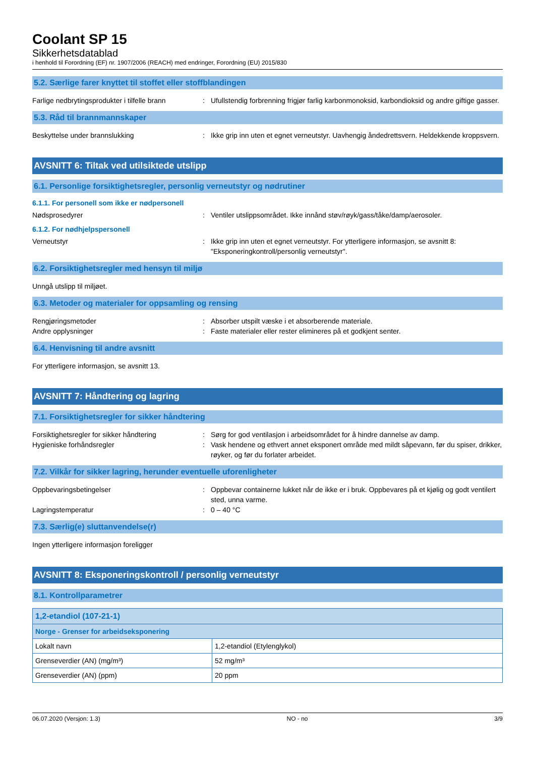Coolant SP 15
Sikkerhetsdatablad
i henhold til Forordning (EF) nr. 1907/2006 (REACH) med endringer, Forordning (EU) 2015/830
5.2. Særlige farer knyttet til stoffet eller stoffblandingen
Farlige nedbrytingsprodukter i tilfelle brann
: Ufullstendig forbrenning frigjør farlig karbonmonoksid, karbondioksid og andre giftige gasser.
5.3. Råd til brannmannskaper
Beskyttelse under brannslukking : Ikke grip inn uten et egnet verneutstyr. Uavhengig åndedrettsvern. Heldekkende kroppsvern.
AVSNITT 6: Tiltak ved utilsiktede utslipp
6.1. Personlige forsiktighetsregler, personlig verneutstyr og nødrutiner
6.1.1. For personell som ikke er nødpersonell
Nødsprosedyrer : Ventiler utslippsområdet. Ikke innånd støv/røyk/gass/tåke/damp/aerosoler.
6.1.2. For nødhjelpspersonell
Verneutstyr : Ikke grip inn uten et egnet verneutstyr. For ytterligere informasjon, se avsnitt 8: "Eksponeringkontroll/personlig verneutstyr".
6.2. Forsiktighetsregler med hensyn til miljø
Unngå utslipp til miljøet.
6.3. Metoder og materialer for oppsamling og rensing
Rengjøringsmetoder : Absorber utspilt væske i et absorberende materiale.
Andre opplysninger : Faste materialer eller rester elimineres på et godkjent senter.
6.4. Henvisning til andre avsnitt
For ytterligere informasjon, se avsnitt 13.
AVSNITT 7: Håndtering og lagring
7.1. Forsiktighetsregler for sikker håndtering
Forsiktighetsregler for sikker håndtering
: Sørg for god ventilasjon i arbeidsområdet for å hindre dannelse av damp.
Hygieniske forhåndsregler : Vask hendene og ethvert annet eksponert område med mildt såpevann, før du spiser, drikker, røyker, og før du forlater arbeidet.
7.2. Vilkår for sikker lagring, herunder eventuelle uforenligheter
Oppbevaringsbetingelser : Oppbevar containerne lukket når de ikke er i bruk. Oppbevares på et kjølig og godt ventilert sted, unna varme.
Lagringstemperatur : 0 – 40 °C
7.3. Særlig(e) sluttanvendelse(r)
Ingen ytterligere informasjon foreligger
AVSNITT 8: Eksponeringskontroll / personlig verneutstyr
8.1. Kontrollparametrer
| 1,2-etandiol (107-21-1) | |
| Norge - Grenser for arbeidseksponering | |
| Lokalt navn | 1,2-etandiol (Etylenglykol) |
| Grenseverdier (AN) (mg/m³) | 52 mg/m³ |
| Grenseverdier (AN) (ppm) | 20 ppm |
06.07.2020 (Versjon: 1.3) NO - no 3/9